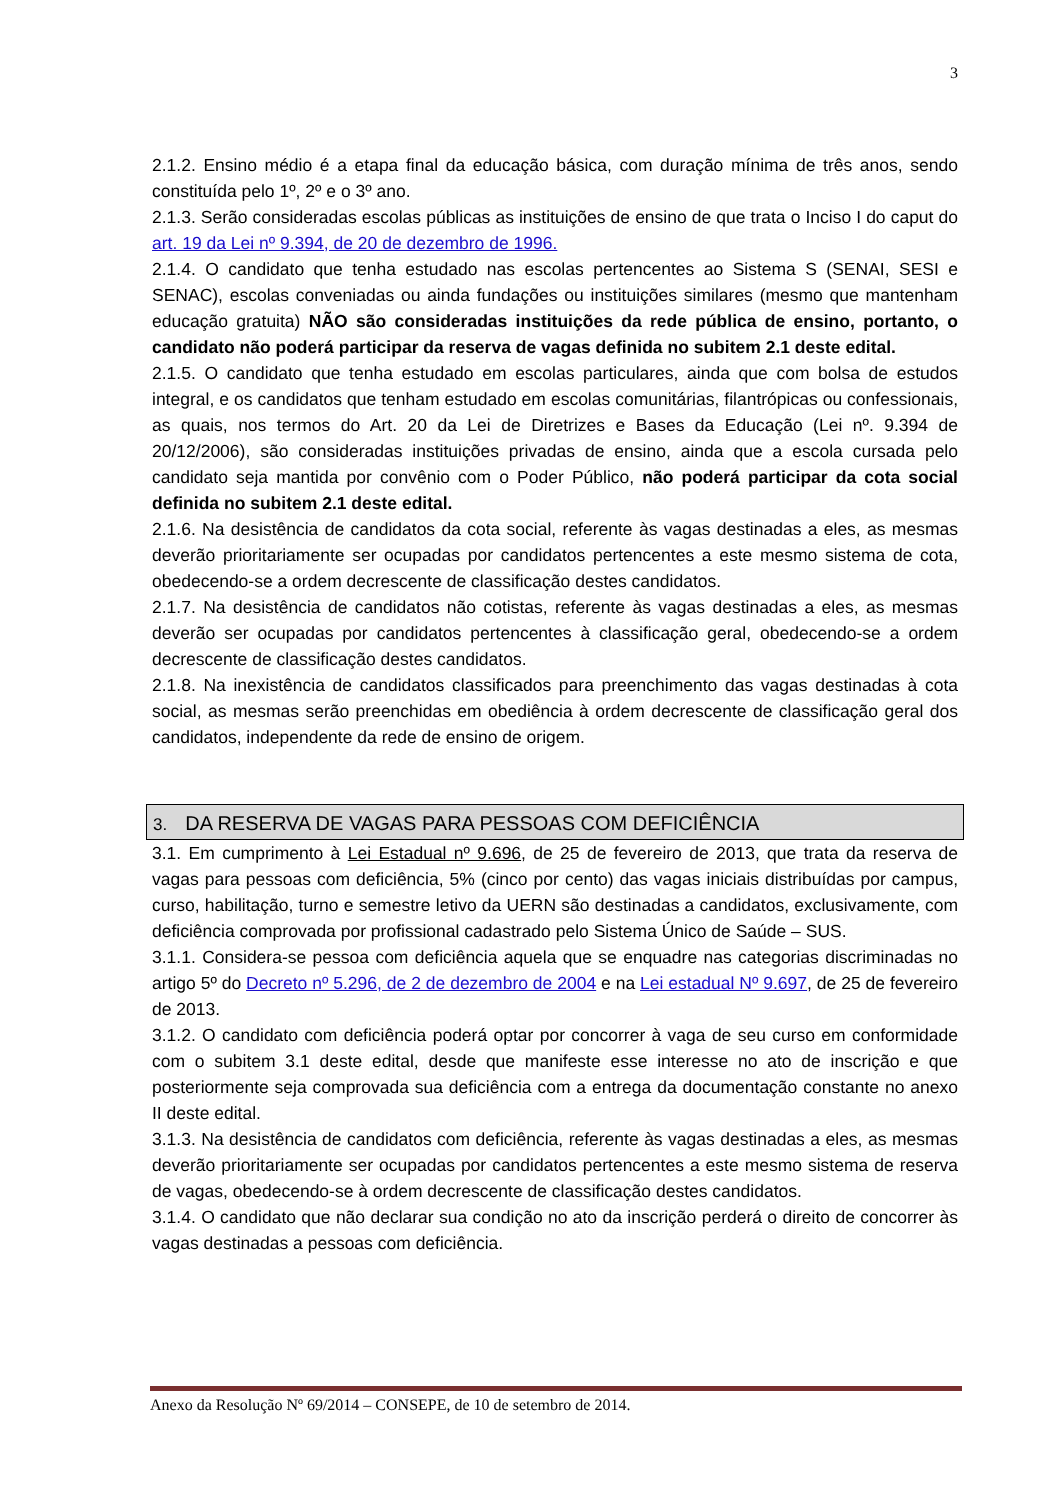3
2.1.2. Ensino médio é a etapa final da educação básica, com duração mínima de três anos, sendo constituída pelo 1º, 2º e o 3º ano.
2.1.3. Serão consideradas escolas públicas as instituições de ensino de que trata o Inciso I do caput do art. 19 da Lei nº 9.394, de 20 de dezembro de 1996.
2.1.4. O candidato que tenha estudado nas escolas pertencentes ao Sistema S (SENAI, SESI e SENAC), escolas conveniadas ou ainda fundações ou instituições similares (mesmo que mantenham educação gratuita) NÃO são consideradas instituições da rede pública de ensino, portanto, o candidato não poderá participar da reserva de vagas definida no subitem 2.1 deste edital.
2.1.5. O candidato que tenha estudado em escolas particulares, ainda que com bolsa de estudos integral, e os candidatos que tenham estudado em escolas comunitárias, filantrópicas ou confessionais, as quais, nos termos do Art. 20 da Lei de Diretrizes e Bases da Educação (Lei nº. 9.394 de 20/12/2006), são consideradas instituições privadas de ensino, ainda que a escola cursada pelo candidato seja mantida por convênio com o Poder Público, não poderá participar da cota social definida no subitem 2.1 deste edital.
2.1.6. Na desistência de candidatos da cota social, referente às vagas destinadas a eles, as mesmas deverão prioritariamente ser ocupadas por candidatos pertencentes a este mesmo sistema de cota, obedecendo-se a ordem decrescente de classificação destes candidatos.
2.1.7. Na desistência de candidatos não cotistas, referente às vagas destinadas a eles, as mesmas deverão ser ocupadas por candidatos pertencentes à classificação geral, obedecendo-se a ordem decrescente de classificação destes candidatos.
2.1.8. Na inexistência de candidatos classificados para preenchimento das vagas destinadas à cota social, as mesmas serão preenchidas em obediência à ordem decrescente de classificação geral dos candidatos, independente da rede de ensino de origem.
3. DA RESERVA DE VAGAS PARA PESSOAS COM DEFICIÊNCIA
3.1. Em cumprimento à Lei Estadual nº 9.696, de 25 de fevereiro de 2013, que trata da reserva de vagas para pessoas com deficiência, 5% (cinco por cento) das vagas iniciais distribuídas por campus, curso, habilitação, turno e semestre letivo da UERN são destinadas a candidatos, exclusivamente, com deficiência comprovada por profissional cadastrado pelo Sistema Único de Saúde – SUS.
3.1.1. Considera-se pessoa com deficiência aquela que se enquadre nas categorias discriminadas no artigo 5º do Decreto nº 5.296, de 2 de dezembro de 2004 e na Lei estadual Nº 9.697, de 25 de fevereiro de 2013.
3.1.2. O candidato com deficiência poderá optar por concorrer à vaga de seu curso em conformidade com o subitem 3.1 deste edital, desde que manifeste esse interesse no ato de inscrição e que posteriormente seja comprovada sua deficiência com a entrega da documentação constante no anexo II deste edital.
3.1.3. Na desistência de candidatos com deficiência, referente às vagas destinadas a eles, as mesmas deverão prioritariamente ser ocupadas por candidatos pertencentes a este mesmo sistema de reserva de vagas, obedecendo-se à ordem decrescente de classificação destes candidatos.
3.1.4. O candidato que não declarar sua condição no ato da inscrição perderá o direito de concorrer às vagas destinadas a pessoas com deficiência.
Anexo da Resolução Nº 69/2014 – CONSEPE, de 10 de setembro de 2014.